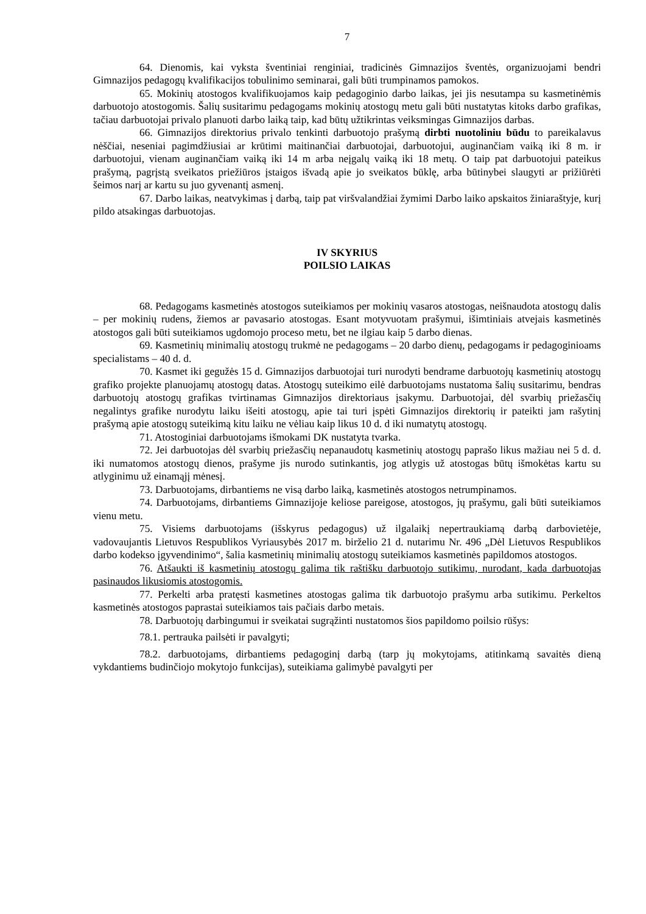7
64. Dienomis, kai vyksta šventiniai renginiai, tradicinės Gimnazijos šventės, organizuojami bendri Gimnazijos pedagogų kvalifikacijos tobulinimo seminarai, gali būti trumpinamos pamokos.
65. Mokinių atostogos kvalifikuojamos kaip pedagoginio darbo laikas, jei jis nesutampa su kasmetinėmis darbuotojo atostogomis. Šalių susitarimu pedagogams mokinių atostogų metu gali būti nustatytas kitoks darbo grafikas, tačiau darbuotojai privalo planuoti darbo laiką taip, kad būtų užtikrintas veiksmingas Gimnazijos darbas.
66. Gimnazijos direktorius privalo tenkinti darbuotojo prašymą dirbti nuotoliniu būdu to pareikalavus nėščiai, neseniai pagimdžiusiai ar krūtimi maitinančiai darbuotojai, darbuotojui, auginančiam vaiką iki 8 m. ir darbuotojui, vienam auginančiam vaiką iki 14 m arba neįgalų vaiką iki 18 metų. O taip pat darbuotojui pateikus prašymą, pagrįstą sveikatos priežiūros įstaigos išvadą apie jo sveikatos būklę, arba būtinybei slaugyti ar prižiūrėti šeimos narį ar kartu su juo gyvenantį asmenį.
67. Darbo laikas, neatvykimas į darbą, taip pat viršvalandžiai žymimi Darbo laiko apskaitos žiniaraštyje, kurį pildo atsakingas darbuotojas.
IV SKYRIUS
POILSIO LAIKAS
68. Pedagogams kasmetinės atostogos suteikiamos per mokinių vasaros atostogas, neišnaudota atostogų dalis – per mokinių rudens, žiemos ar pavasario atostogas. Esant motyvuotam prašymui, išimtiniais atvejais kasmetinės atostogos gali būti suteikiamos ugdomojo proceso metu, bet ne ilgiau kaip 5 darbo dienas.
69. Kasmetinių minimalių atostogų trukmė ne pedagogams – 20 darbo dienų, pedagogams ir pedagoginioams specialistams – 40 d. d.
70. Kasmet iki gegužės 15 d. Gimnazijos darbuotojai turi nurodyti bendrame darbuotojų kasmetinių atostogų grafiko projekte planuojamų atostogų datas. Atostogų suteikimo eilė darbuotojams nustatoma šalių susitarimu, bendras darbuotojų atostogų grafikas tvirtinamas Gimnazijos direktoriaus įsakymu. Darbuotojai, dėl svarbių priežasčių negalintys grafike nurodytu laiku išeiti atostogų, apie tai turi įspėti Gimnazijos direktorių ir pateikti jam rašytinį prašymą apie atostogų suteikimą kitu laiku ne vėliau kaip likus 10 d. d iki numatytų atostogų.
71. Atostoginiai darbuotojams išmokami DK nustatyta tvarka.
72. Jei darbuotojas dėl svarbių priežasčių nepanaudotų kasmetinių atostogų paprašo likus mažiau nei 5 d. d. iki numatomos atostogų dienos, prašyme jis nurodo sutinkantis, jog atlygis už atostogas būtų išmokėtas kartu su atlyginimu už einamąjį mėnesį.
73. Darbuotojams, dirbantiems ne visą darbo laiką, kasmetinės atostogos netrumpinamos.
74. Darbuotojams, dirbantiems Gimnazijoje keliose pareigose, atostogos, jų prašymu, gali būti suteikiamos vienu metu.
75. Visiems darbuotojams (išskyrus pedagogus) už ilgalaikį nepertraukiamą darbą darbovietėje, vadovaujantis Lietuvos Respublikos Vyriausybės 2017 m. birželio 21 d. nutarimu Nr. 496 „Dėl Lietuvos Respublikos darbo kodekso įgyvendinimo“, šalia kasmetinių minimalių atostogų suteikiamos kasmetinės papildomos atostogos.
76. Atšaukti iš kasmetinių atostogų galima tik raštišku darbuotojo sutikimu, nurodant, kada darbuotojas pasinaudos likusiomis atostogomis.
77. Perkelti arba pratęsti kasmetines atostogas galima tik darbuotojo prašymu arba sutikimu. Perkeltos kasmetinės atostogos paprastai suteikiamos tais pačiais darbo metais.
78. Darbuotojų darbingumui ir sveikatai sugrąžinti nustatomos šios papildomo poilsio rūšys:
78.1. pertrauka pailsėti ir pavalgyti;
78.2. darbuotojams, dirbantiems pedagoginį darbą (tarp jų mokytojams, atitinkamą savaitės dieną vykdantiems budinčiojo mokytojo funkcijas), suteikiama galimybė pavalgyti per